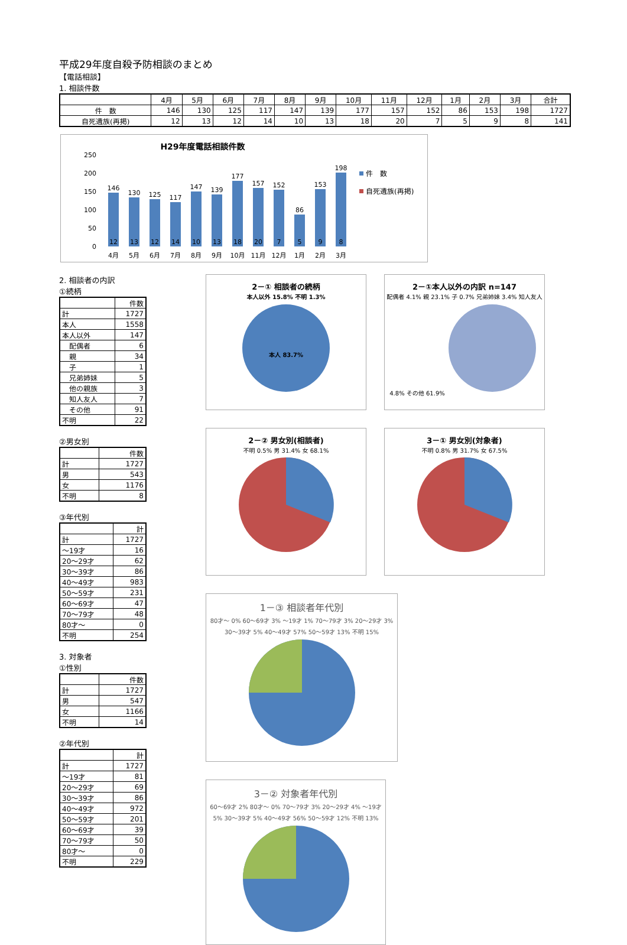平成29年度自殺予防相談のまとめ
【電話相談】
1. 相談件数
| | 4月 | 5月 | 6月 | 7月 | 8月 | 9月 | 10月 | 11月 | 12月 | 1月 | 2月 | 3月 | 合計 |
| --- | --- | --- | --- | --- | --- | --- | --- | --- | --- | --- | --- | --- | --- |
| 件 数 | 146 | 130 | 125 | 117 | 147 | 139 | 177 | 157 | 152 | 86 | 153 | 198 | 1727 |
| 自死遺族(再掲) | 12 | 13 | 12 | 14 | 10 | 13 | 18 | 20 | 7 | 5 | 9 | 8 | 141 |
H29年度電話相談件数
250
200
150
100
50
0
146
130
125
117
147
139
177
157
152
86
153
198
4月
5月
6月
7月
8月
9月
10月
11月
12月
1月
2月
3月
12
13
12
14
10
13
18
20
7
5
9
8
件　数
自死遺族(再掲)
2. 相談者の内訳
①続柄
| | 件数 |
| 計 | 1727 |
| 本人 | 1558 |
| 本人以外 | 147 |
| 配偶者 | 6 |
| 親 | 34 |
| 子 | 1 |
| 兄弟姉妹 | 5 |
| 他の親族 | 3 |
| 知人友人 | 7 |
| その他 | 91 |
| 不明 | 22 |
②男女別
| | 件数 |
| 計 | 1727 |
| 男 | 543 |
| 女 | 1176 |
| 不明 | 8 |
③年代別
| | 計 |
| 計 | 1727 |
| ～19才 | 16 |
| 20～29才 | 62 |
| 30～39才 | 86 |
| 40～49才 | 983 |
| 50～59才 | 231 |
| 60～69才 | 47 |
| 70～79才 | 48 |
| 80才～ | 0 |
| 不明 | 254 |
3. 対象者
①性別
| | 件数 |
| 計 | 1727 |
| 男 | 547 |
| 女 | 1166 |
| 不明 | 14 |
②年代別
| | 計 |
| 計 | 1727 |
| ～19才 | 81 |
| 20～29才 | 69 |
| 30～39才 | 86 |
| 40～49才 | 972 |
| 50～59才 | 201 |
| 60～69才 | 39 |
| 70～79才 | 50 |
| 80才～ | 0 |
| 不明 | 229 |
2－① 相談者の続柄
本人以外 15.8% 不明 1.3%
本人 83.7%
2－①本人以外の内訳 n=147
配偶者 4.1% 親 23.1% 子 0.7% 兄弟姉妹 3.4% 知人友人 4.8% その他 61.9%
2－② 男女別(相談者)
不明 0.5% 男 31.4% 女 68.1%
3－① 男女別(対象者)
不明 0.8% 男 31.7% 女 67.5%
1－③ 相談者年代別
80才～ 0% 60～69才 3% ～19才 1% 70～79才 3% 20～29才 3% 30～39才 5% 40～49才 57% 50～59才 13% 不明 15%
3－② 対象者年代別
60～69才 2% 80才～ 0% 70～79才 3% 20～29才 4% ～19才 5% 30～39才 5% 40～49才 56% 50～59才 12% 不明 13%